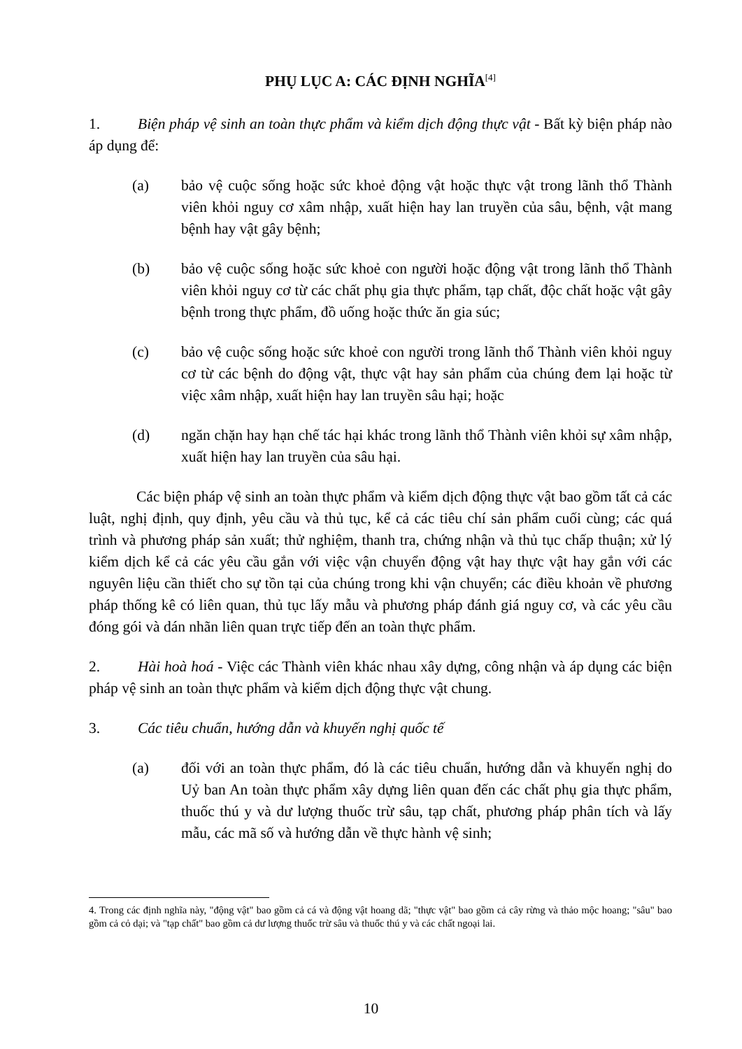PHỤ LỤC A: CÁC ĐỊNH NGHĨA<sup>[4]</sup>
1. Biện pháp vệ sinh an toàn thực phẩm và kiểm dịch động thực vật - Bất kỳ biện pháp nào áp dụng để:
(a) bảo vệ cuộc sống hoặc sức khoẻ động vật hoặc thực vật trong lãnh thổ Thành viên khỏi nguy cơ xâm nhập, xuất hiện hay lan truyền của sâu, bệnh, vật mang bệnh hay vật gây bệnh;
(b) bảo vệ cuộc sống hoặc sức khoẻ con người hoặc động vật trong lãnh thổ Thành viên khỏi nguy cơ từ các chất phụ gia thực phẩm, tạp chất, độc chất hoặc vật gây bệnh trong thực phẩm, đồ uống hoặc thức ăn gia súc;
(c) bảo vệ cuộc sống hoặc sức khoẻ con người trong lãnh thổ Thành viên khỏi nguy cơ từ các bệnh do động vật, thực vật hay sản phẩm của chúng đem lại hoặc từ việc xâm nhập, xuất hiện hay lan truyền sâu hại; hoặc
(d) ngăn chặn hay hạn chế tác hại khác trong lãnh thổ Thành viên khỏi sự xâm nhập, xuất hiện hay lan truyền của sâu hại.
Các biện pháp vệ sinh an toàn thực phẩm và kiểm dịch động thực vật bao gồm tất cả các luật, nghị định, quy định, yêu cầu và thủ tục, kể cả các tiêu chí sản phẩm cuối cùng; các quá trình và phương pháp sản xuất; thử nghiệm, thanh tra, chứng nhận và thủ tục chấp thuận; xử lý kiểm dịch kể cả các yêu cầu gắn với việc vận chuyển động vật hay thực vật hay gắn với các nguyên liệu cần thiết cho sự tồn tại của chúng trong khi vận chuyển; các điều khoản về phương pháp thống kê có liên quan, thủ tục lấy mẫu và phương pháp đánh giá nguy cơ, và các yêu cầu đóng gói và dán nhãn liên quan trực tiếp đến an toàn thực phẩm.
2. Hài hoà hoá - Việc các Thành viên khác nhau xây dựng, công nhận và áp dụng các biện pháp vệ sinh an toàn thực phẩm và kiểm dịch động thực vật chung.
3. Các tiêu chuẩn, hướng dẫn và khuyến nghị quốc tế
(a) đối với an toàn thực phẩm, đó là các tiêu chuẩn, hướng dẫn và khuyến nghị do Uỷ ban An toàn thực phẩm xây dựng liên quan đến các chất phụ gia thực phẩm, thuốc thú y và dư lượng thuốc trừ sâu, tạp chất, phương pháp phân tích và lấy mẫu, các mã số và hướng dẫn về thực hành vệ sinh;
4. Trong các định nghĩa này, "động vật" bao gồm cả cá và động vật hoang dã; "thực vật" bao gồm cả cây rừng và thảo mộc hoang; "sâu" bao gồm cả cỏ dại; và "tạp chất" bao gồm cả dư lượng thuốc trừ sâu và thuốc thú y và các chất ngoại lai.
10